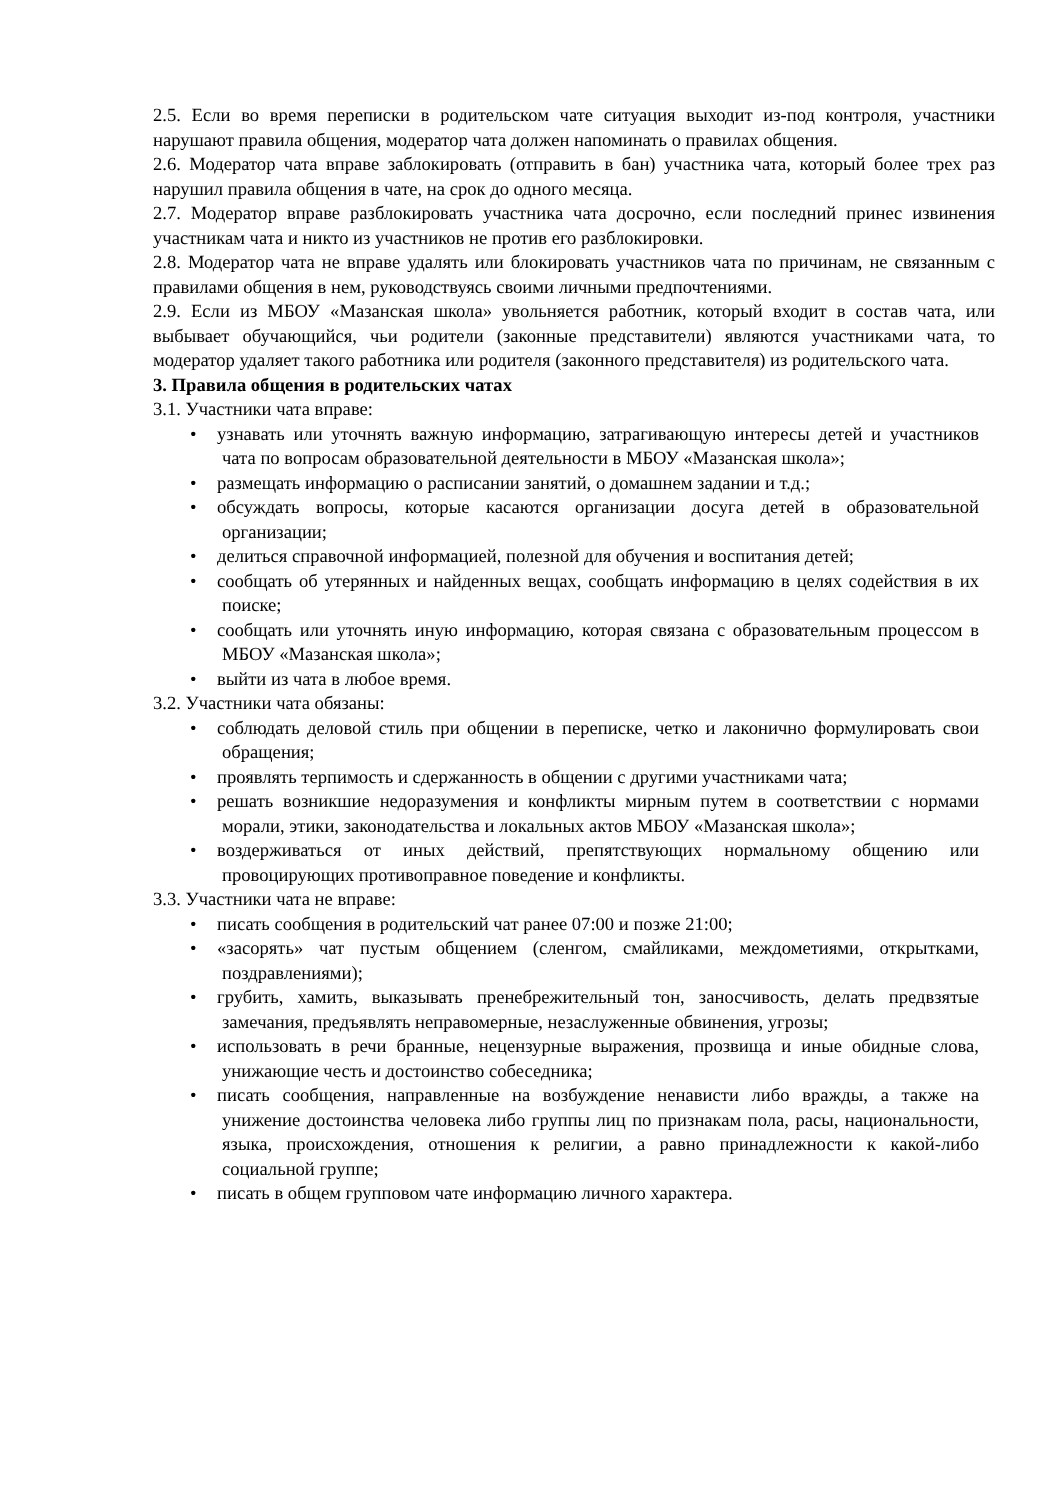2.5. Если во время переписки в родительском чате ситуация выходит из-под контроля, участники нарушают правила общения, модератор чата должен напоминать о правилах общения.
2.6. Модератор чата вправе заблокировать (отправить в бан) участника чата, который более трех раз нарушил правила общения в чате, на срок до одного месяца.
2.7. Модератор вправе разблокировать участника чата досрочно, если последний принес извинения участникам чата и никто из участников не против его разблокировки.
2.8. Модератор чата не вправе удалять или блокировать участников чата по причинам, не связанным с правилами общения в нем, руководствуясь своими личными предпочтениями.
2.9. Если из МБОУ «Мазанская школа» увольняется работник, который входит в состав чата, или выбывает обучающийся, чьи родители (законные представители) являются участниками чата, то модератор удаляет такого работника или родителя (законного представителя) из родительского чата.
3. Правила общения в родительских чатах
3.1. Участники чата вправе:
• узнавать или уточнять важную информацию, затрагивающую интересы детей и участников чата по вопросам образовательной деятельности в МБОУ «Мазанская школа»;
• размещать информацию о расписании занятий, о домашнем задании и т.д.;
• обсуждать вопросы, которые касаются организации досуга детей в образовательной организации;
• делиться справочной информацией, полезной для обучения и воспитания детей;
• сообщать об утерянных и найденных вещах, сообщать информацию в целях содействия в их поиске;
• сообщать или уточнять иную информацию, которая связана с образовательным процессом в МБОУ «Мазанская школа»;
• выйти из чата в любое время.
3.2. Участники чата обязаны:
• соблюдать деловой стиль при общении в переписке, четко и лаконично формулировать свои обращения;
• проявлять терпимость и сдержанность в общении с другими участниками чата;
• решать возникшие недоразумения и конфликты мирным путем в соответствии с нормами морали, этики, законодательства и локальных актов МБОУ «Мазанская школа»;
• воздерживаться от иных действий, препятствующих нормальному общению или провоцирующих противоправное поведение и конфликты.
3.3. Участники чата не вправе:
• писать сообщения в родительский чат ранее 07:00 и позже 21:00;
• «засорять» чат пустым общением (сленгом, смайликами, междометиями, открытками, поздравлениями);
• грубить, хамить, выказывать пренебрежительный тон, заносчивость, делать предвзятые замечания, предъявлять неправомерные, незаслуженные обвинения, угрозы;
• использовать в речи бранные, нецензурные выражения, прозвища и иные обидные слова, унижающие честь и достоинство собеседника;
• писать сообщения, направленные на возбуждение ненависти либо вражды, а также на унижение достоинства человека либо группы лиц по признакам пола, расы, национальности, языка, происхождения, отношения к религии, а равно принадлежности к какой-либо социальной группе;
• писать в общем групповом чате информацию личного характера.